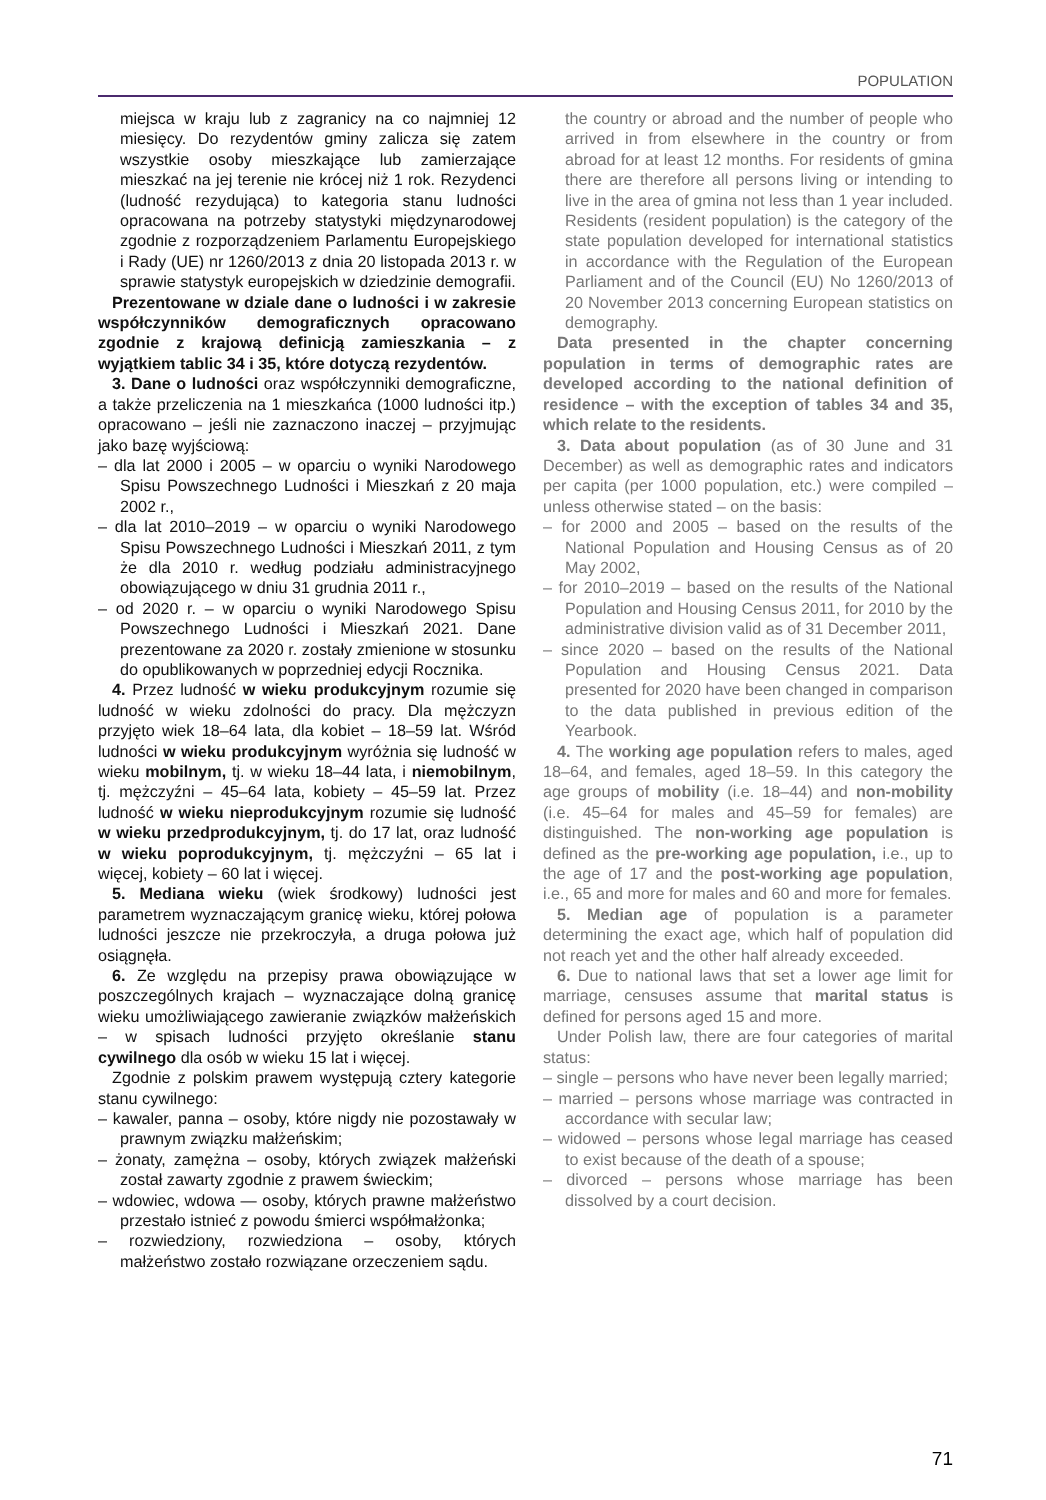POPULATION
miejsca w kraju lub z zagranicy na co najmniej 12 miesięcy. Do rezydentów gminy zalicza się zatem wszystkie osoby mieszkające lub zamierzające mieszkać na jej terenie nie krócej niż 1 rok. Rezydenci (ludność rezydująca) to kategoria stanu ludności opracowana na potrzeby statystyki międzynarodowej zgodnie z rozporządzeniem Parlamentu Europejskiego i Rady (UE) nr 1260/2013 z dnia 20 listopada 2013 r. w sprawie statystyk europejskich w dziedzinie demografii.
Prezentowane w dziale dane o ludności i w zakresie współczynników demograficznych opracowano zgodnie z krajową definicją zamieszkania – z wyjątkiem tablic 34 i 35, które dotyczą rezydentów.
3. Dane o ludności oraz współczynniki demograficzne, a także przeliczenia na 1 mieszkańca (1000 ludności itp.) opracowano – jeśli nie zaznaczono inaczej – przyjmując jako bazę wyjściową:
– dla lat 2000 i 2005 – w oparciu o wyniki Narodowego Spisu Powszechnego Ludności i Mieszkań z 20 maja 2002 r.,
– dla lat 2010–2019 – w oparciu o wyniki Narodowego Spisu Powszechnego Ludności i Mieszkań 2011, z tym że dla 2010 r. według podziału administracyjnego obowiązującego w dniu 31 grudnia 2011 r.,
– od 2020 r. – w oparciu o wyniki Narodowego Spisu Powszechnego Ludności i Mieszkań 2021. Dane prezentowane za 2020 r. zostały zmienione w stosunku do opublikowanych w poprzedniej edycji Rocznika.
4. Przez ludność w wieku produkcyjnym rozumie się ludność w wieku zdolności do pracy. Dla mężczyzn przyjęto wiek 18–64 lata, dla kobiet – 18–59 lat. Wśród ludności w wieku produkcyjnym wyróżnia się ludność w wieku mobilnym, tj. w wieku 18–44 lata, i niemobilnym, tj. mężczyźni – 45–64 lata, kobiety – 45–59 lat. Przez ludność w wieku nieprodukcyjnym rozumie się ludność w wieku przedprodukcyjnym, tj. do 17 lat, oraz ludność w wieku poprodukcyjnym, tj. mężczyźni – 65 lat i więcej, kobiety – 60 lat i więcej.
5. Mediana wieku (wiek środkowy) ludności jest parametrem wyznaczającym granicę wieku, której połowa ludności jeszcze nie przekroczyła, a druga połowa już osiągnęła.
6. Ze względu na przepisy prawa obowiązujące w poszczególnych krajach – wyznaczające dolną granicę wieku umożliwiającego zawieranie związków małżeńskich – w spisach ludności przyjęto określanie stanu cywilnego dla osób w wieku 15 lat i więcej.
Zgodnie z polskim prawem występują cztery kategorie stanu cywilnego:
– kawaler, panna – osoby, które nigdy nie pozostawały w prawnym związku małżeńskim;
– żonaty, zamężna – osoby, których związek małżeński został zawarty zgodnie z prawem świeckim;
– wdowiec, wdowa — osoby, których prawne małżeństwo przestało istnieć z powodu śmierci współmałżonka;
– rozwiedziony, rozwiedziona – osoby, których małżeństwo zostało rozwiązane orzeczeniem sądu.
the country or abroad and the number of people who arrived in from elsewhere in the country or from abroad for at least 12 months. For residents of gmina there are therefore all persons living or intending to live in the area of gmina not less than 1 year included. Residents (resident population) is the category of the state population developed for international statistics in accordance with the Regulation of the European Parliament and of the Council (EU) No 1260/2013 of 20 November 2013 concerning European statistics on demography.
Data presented in the chapter concerning population in terms of demographic rates are developed according to the national definition of residence – with the exception of tables 34 and 35, which relate to the residents.
3. Data about population (as of 30 June and 31 December) as well as demographic rates and indicators per capita (per 1000 population, etc.) were compiled – unless otherwise stated – on the basis:
– for 2000 and 2005 – based on the results of the National Population and Housing Census as of 20 May 2002,
– for 2010–2019 – based on the results of the National Population and Housing Census 2011, for 2010 by the administrative division valid as of 31 December 2011,
– since 2020 – based on the results of the National Population and Housing Census 2021. Data presented for 2020 have been changed in comparison to the data published in previous edition of the Yearbook.
4. The working age population refers to males, aged 18–64, and females, aged 18–59. In this category the age groups of mobility (i.e. 18–44) and non-mobility (i.e. 45–64 for males and 45–59 for females) are distinguished. The non-working age population is defined as the pre-working age population, i.e., up to the age of 17 and the post-working age population, i.e., 65 and more for males and 60 and more for females.
5. Median age of population is a parameter determining the exact age, which half of population did not reach yet and the other half already exceeded.
6. Due to national laws that set a lower age limit for marriage, censuses assume that marital status is defined for persons aged 15 and more.
Under Polish law, there are four categories of marital status:
– single – persons who have never been legally married;
– married – persons whose marriage was contracted in accordance with secular law;
– widowed – persons whose legal marriage has ceased to exist because of the death of a spouse;
– divorced – persons whose marriage has been dissolved by a court decision.
71